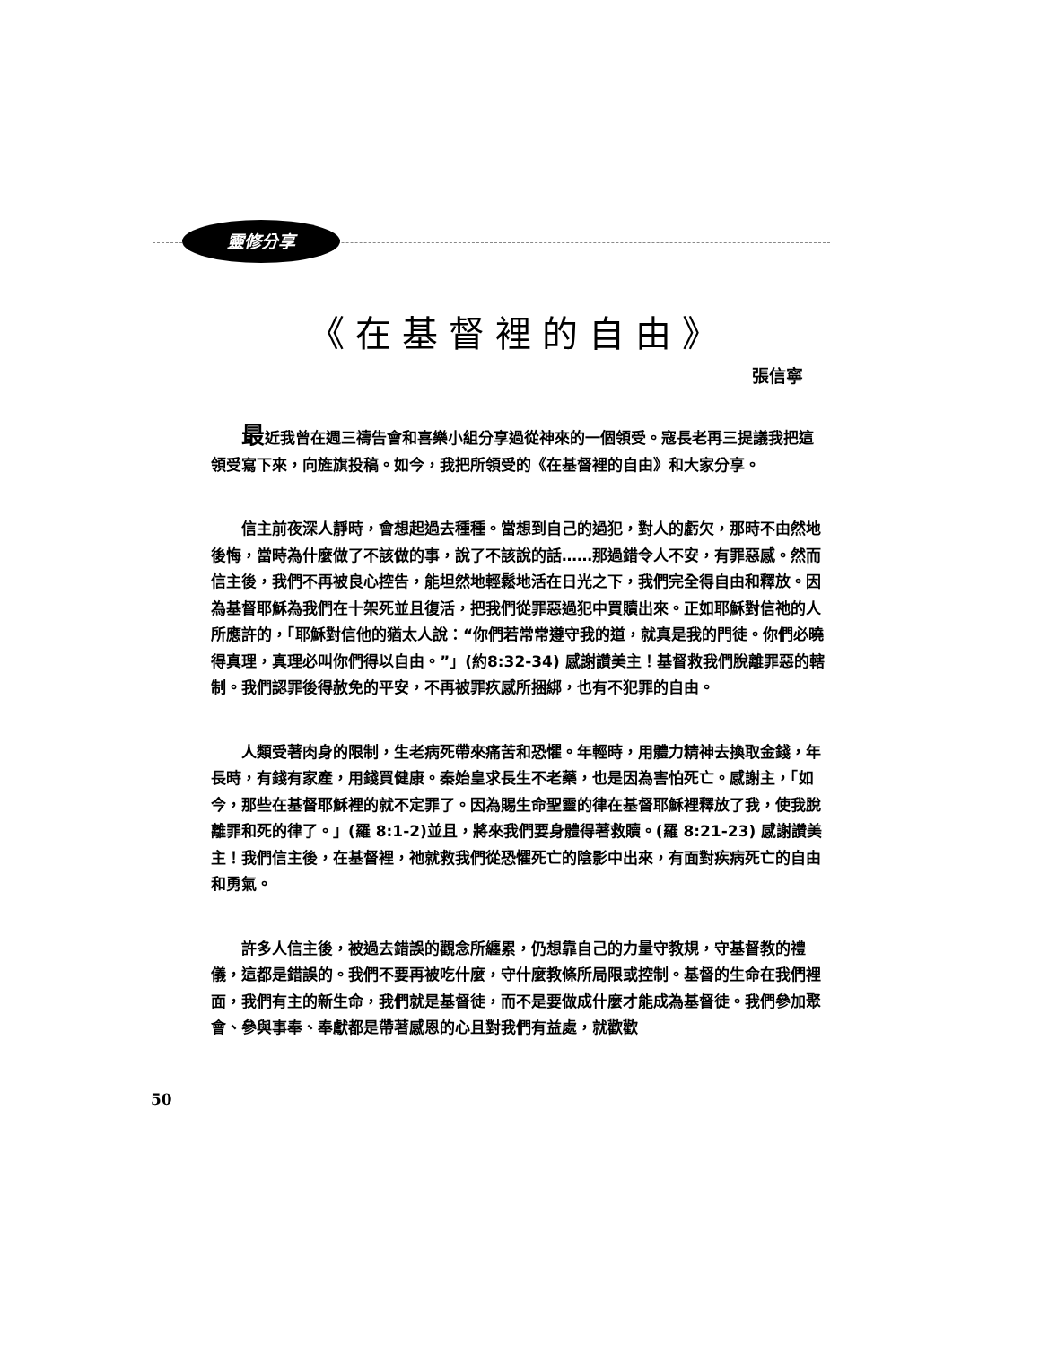靈修分享
《在基督裡的自由》
張信寧
最近我曾在週三禱告會和喜樂小組分享過從神來的一個領受。寇長老再三提議我把這領受寫下來，向旌旗投稿。如今，我把所領受的《在基督裡的自由》和大家分享。
信主前夜深人靜時，會想起過去種種。當想到自己的過犯，對人的虧欠，那時不由然地後悔，當時為什麼做了不該做的事，說了不該說的話……那過錯令人不安，有罪惡感。然而信主後，我們不再被良心控告，能坦然地輕鬆地活在日光之下，我們完全得自由和釋放。因為基督耶穌為我們在十架死並且復活，把我們從罪惡過犯中買贖出來。正如耶穌對信祂的人所應許的，「耶穌對信他的猶太人說：“你們若常常遵守我的道，就真是我的門徒。你們必曉得真理，真理必叫你們得以自由。”」(約8:32-34) 感謝讚美主！基督救我們脫離罪惡的轄制。我們認罪後得赦免的平安，不再被罪疚感所捆綁，也有不犯罪的自由。
人類受著肉身的限制，生老病死帶來痛苦和恐懼。年輕時，用體力精神去換取金錢，年長時，有錢有家產，用錢買健康。秦始皇求長生不老藥，也是因為害怕死亡。感謝主，「如今，那些在基督耶穌裡的就不定罪了。因為賜生命聖靈的律在基督耶穌裡釋放了我，使我脫離罪和死的律了。」(羅 8:1-2)並且，將來我們要身體得著救贖。(羅 8:21-23) 感謝讚美主！我們信主後，在基督裡，祂就救我們從恐懼死亡的陰影中出來，有面對疾病死亡的自由和勇氣。
許多人信主後，被過去錯誤的觀念所纏累，仍想靠自己的力量守教規，守基督教的禮儀，這都是錯誤的。我們不要再被吃什麼，守什麼教條所局限或控制。基督的生命在我們裡面，我們有主的新生命，我們就是基督徒，而不是要做成什麼才能成為基督徒。我們參加聚會、參與事奉、奉獻都是帶著感恩的心且對我們有益處，就歡歡
50